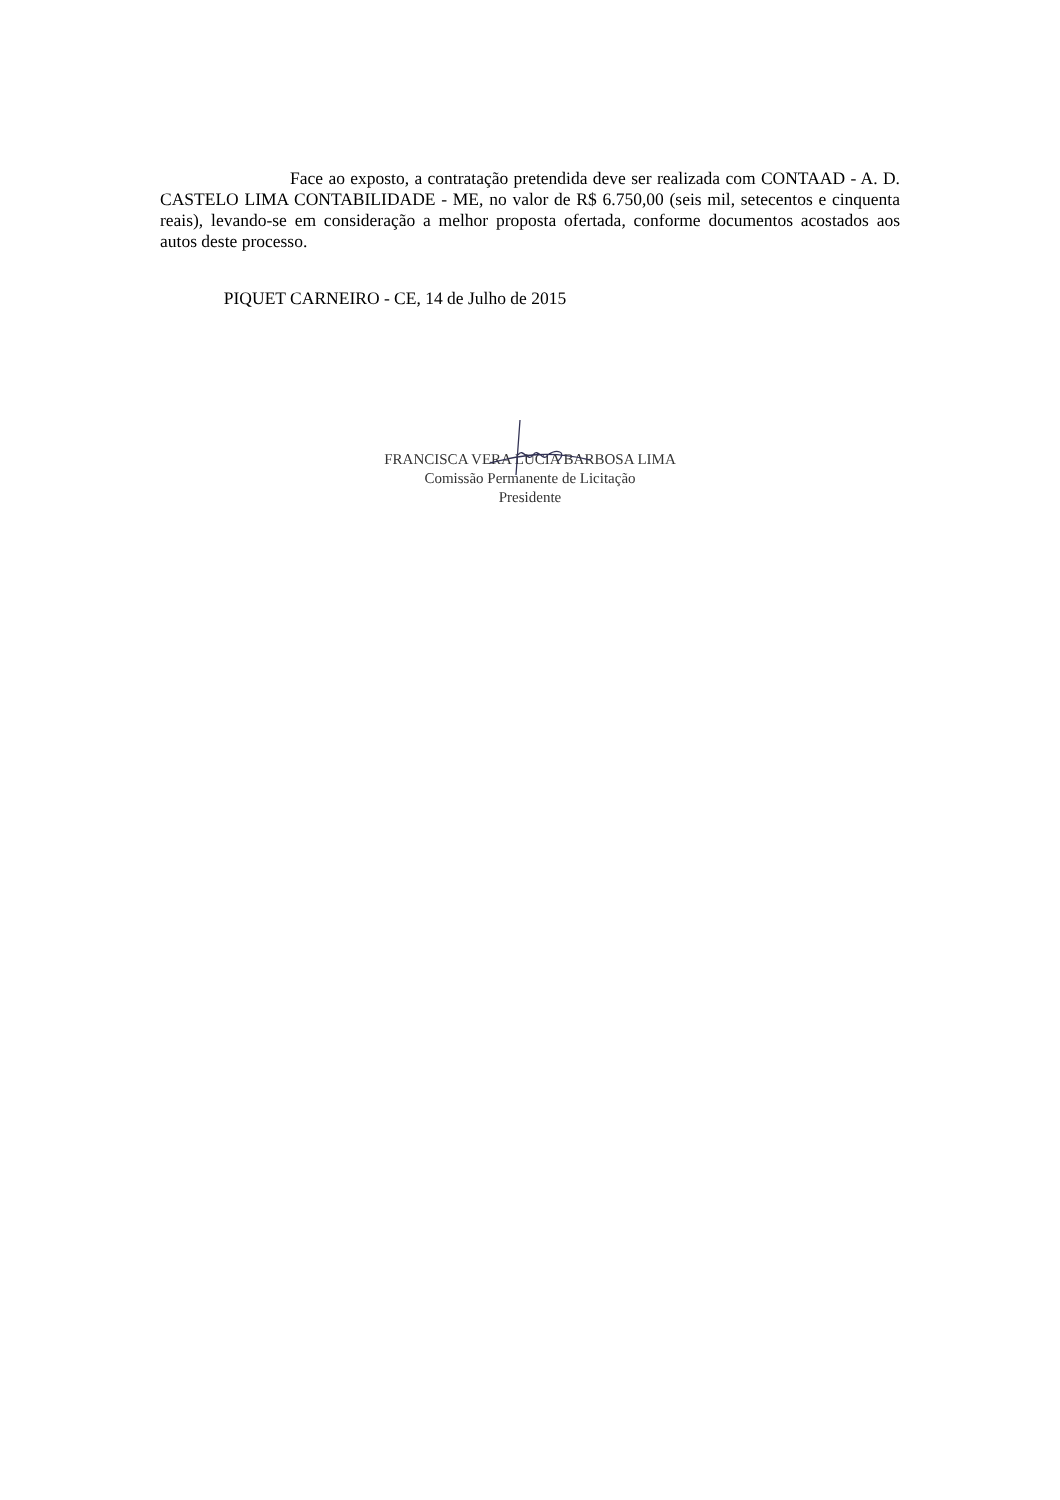Face ao exposto, a contratação pretendida deve ser realizada com CONTAAD - A. D. CASTELO LIMA CONTABILIDADE - ME, no valor de R$ 6.750,00 (seis mil, setecentos e cinquenta reais), levando-se em consideração a melhor proposta ofertada, conforme documentos acostados aos autos deste processo.
PIQUET CARNEIRO - CE, 14 de Julho de 2015
FRANCISCA VERA LUCIA BARBOSA LIMA
Comissão Permanente de Licitação
Presidente